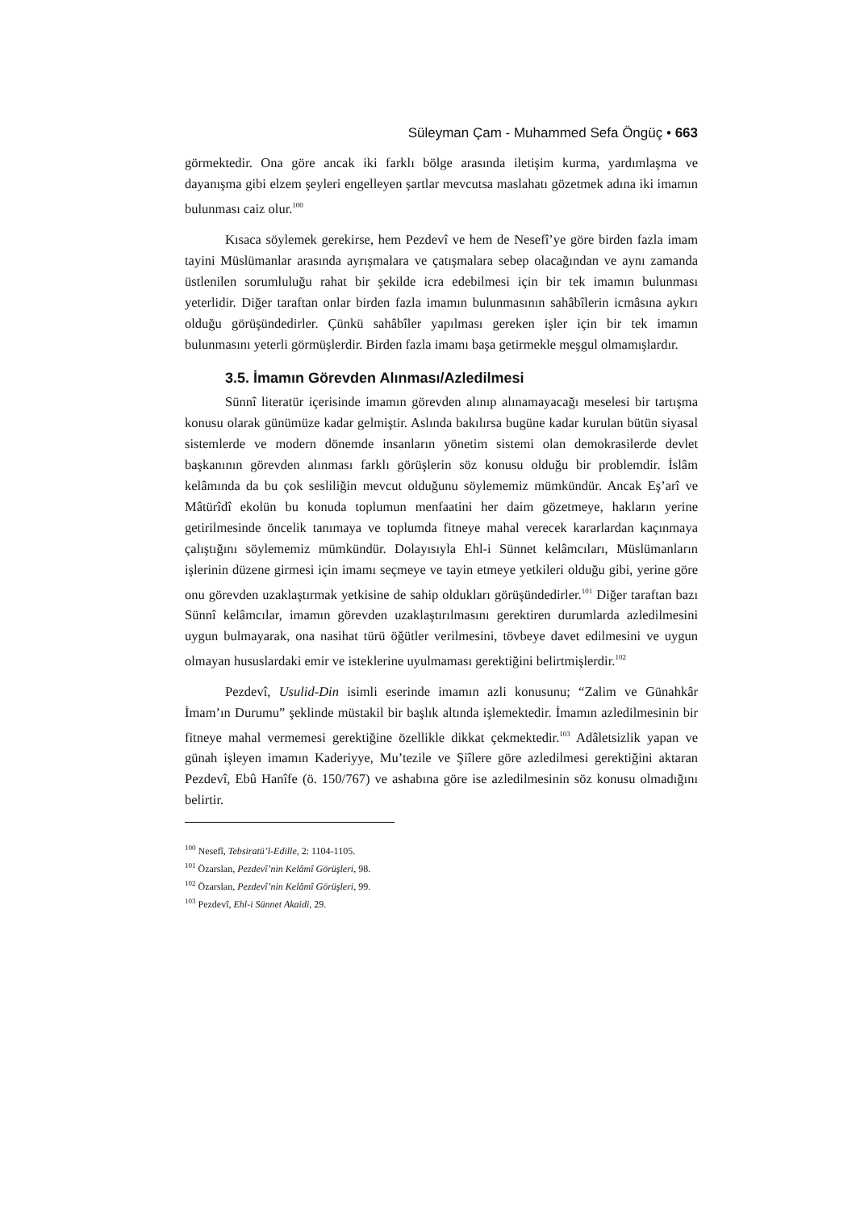Süleyman Çam - Muhammed Sefa Öngüç • 663
görmektedir. Ona göre ancak iki farklı bölge arasında iletişim kurma, yardımlaşma ve dayanışma gibi elzem şeyleri engelleyen şartlar mevcutsa maslahatı gözetmek adına iki imamın bulunması caiz olur.<sup>100</sup>
Kısaca söylemek gerekirse, hem Pezdevî ve hem de Nesefî’ye göre birden fazla imam tayini Müslümanlar arasında ayrışmalara ve çatışmalara sebep olacağından ve aynı zamanda üstlenilen sorumluluğu rahat bir şekilde icra edebilmesi için bir tek imamın bulunması yeterlidir. Diğer taraftan onlar birden fazla imamın bulunmasının sahâbîlerin icmâsına aykırı olduğu görüşündedirler. Çünkü sahâbîler yapılması gereken işler için bir tek imamın bulunmasını yeterli görmüşlerdir. Birden fazla imamı başa getirmekle meşgul olmamışlardır.
3.5. İmamın Görevden Alınması/Azledilmesi
Sünnî literatür içerisinde imamın görevden alınıp alınamayacağı meselesi bir tartışma konusu olarak günümüze kadar gelmiştir. Aslında bakılırsa bugüne kadar kurulan bütün siyasal sistemlerde ve modern dönemde insanların yönetim sistemi olan demokrasilerde devlet başkanının görevden alınması farklı görüşlerin söz konusu olduğu bir problemdir. İslâm kelâmında da bu çok sesliliğin mevcut olduğunu söylememiz mümkündür. Ancak Eş’arî ve Mâtürîdî ekolün bu konuda toplumun menfaatini her daim gözetmeye, hakların yerine getirilmesinde öncelik tanımaya ve toplumda fitneye mahal verecek kararlardan kaçınmaya çalıştığını söylememiz mümkündür. Dolayısıyla Ehl-i Sünnet kelâmcıları, Müslümanların işlerinin düzene girmesi için imamı seçmeye ve tayin etmeye yetkileri olduğu gibi, yerine göre onu görevden uzaklaştırmak yetkisine de sahip oldukları görüşündedirler.<sup>101</sup> Diğer taraftan bazı Sünnî kelâmcılar, imamın görevden uzaklaştırılmasını gerektiren durumlarda azledilmesini uygun bulmayarak, ona nasihat türü öğütler verilmesini, tövbeye davet edilmesini ve uygun olmayan hususlardaki emir ve isteklerine uyulmaması gerektiğini belirtmişlerdir.<sup>102</sup>
Pezdevî, Usulid-Din isimli eserinde imamın azli konusunu; “Zalim ve Günahkâr İmam’ın Durumu” şeklinde müstakil bir başlık altında işlemektedir. İmamın azledilmesinin bir fitneye mahal vermemesi gerektiğine özellikle dikkat çekmektedir.<sup>103</sup> Adâletsizlik yapan ve günah işleyen imamın Kaderiyye, Mu’tezile ve Şiîlere göre azledilmesi gerektiğini aktaran Pezdevî, Ebû Hanîfe (ö. 150/767) ve ashabına göre ise azledilmesinin söz konusu olmadığını belirtir.
<sup>100</sup> Nesefî, Tebsiratü’l-Edille, 2: 1104-1105.
<sup>101</sup> Özarslan, Pezdevî’nin Kelâmî Görüşleri, 98.
<sup>102</sup> Özarslan, Pezdevî’nin Kelâmî Görüşleri, 99.
<sup>103</sup> Pezdevî, Ehl-i Sünnet Akaidi, 29.